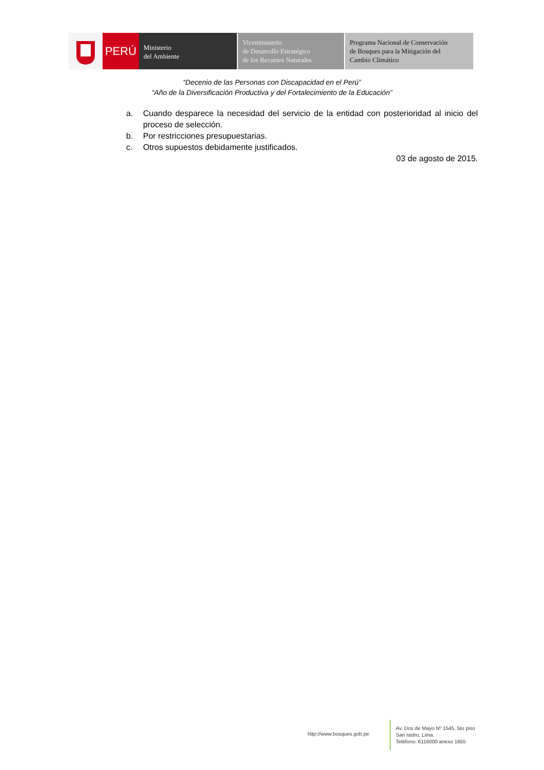PERÚ
Ministerio
del Ambiente
Viceministerio
de Desarrollo Estratégico
de los Recursos Naturales
Programa Nacional de Conservación
de Bosques para la Mitigación del
Cambio Climático
“Decenio de las Personas con Discapacidad en el Perú”
“Año de la Diversificación Productiva y del Fortalecimiento de la Educación”
a. Cuando desparece la necesidad del servicio de la entidad con posterioridad al inicio del proceso de selección.
b. Por restricciones presupuestarias.
c. Otros supuestos debidamente justificados.
03 de agosto de 2015.
http://www.bosques.gob.pe
Av. Dos de Mayo Nº 1545, 5to piso
San Isidro, Lima.
Teléfono: 6116000 anexo 1655